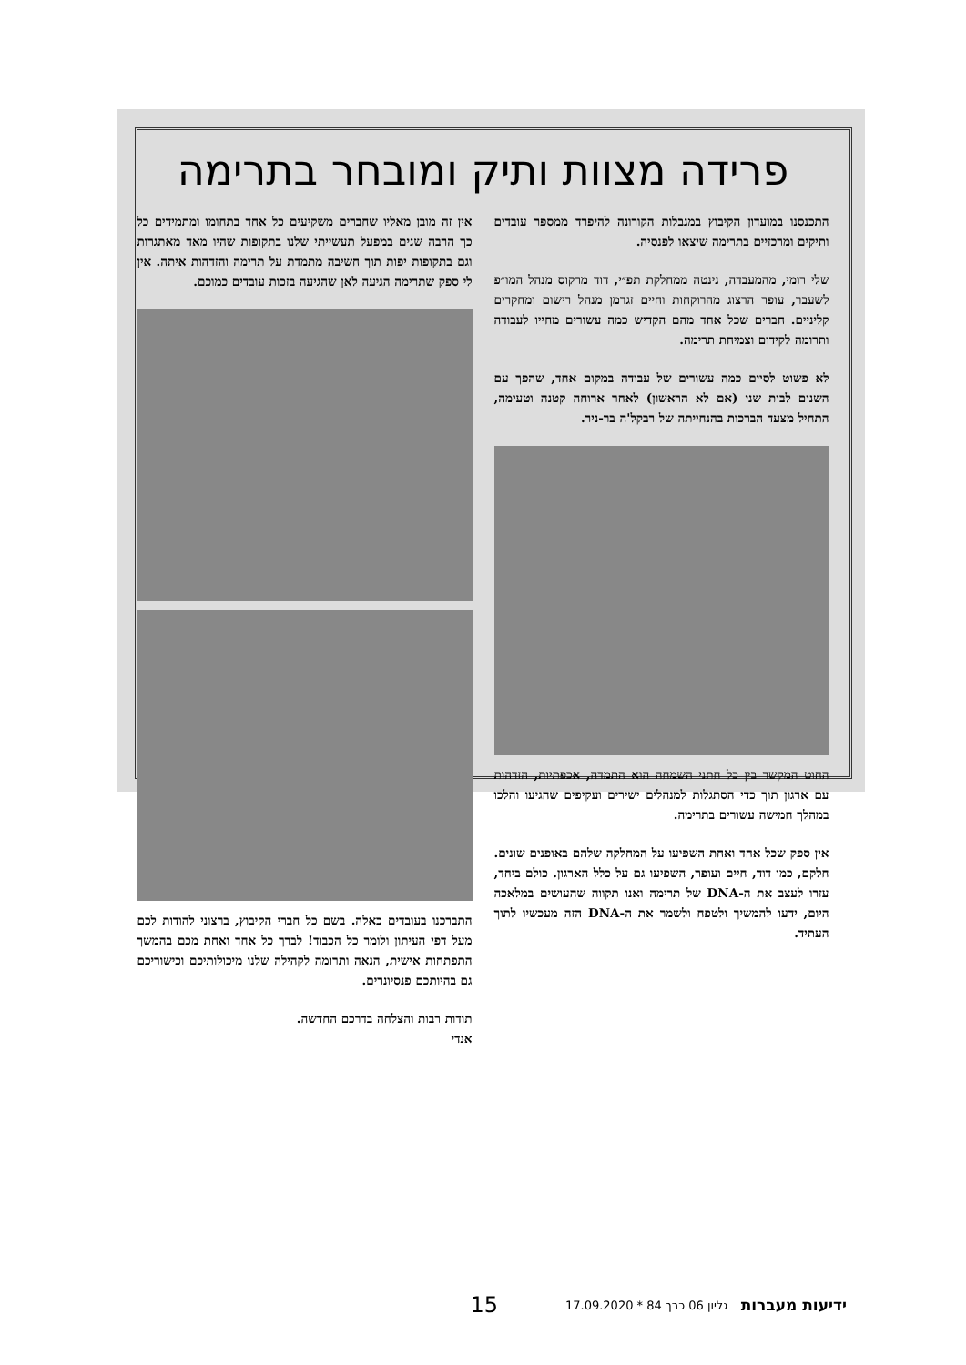פרידה מצוות ותיק ומובחר בתרימה
התכנסנו במועדון הקיבוץ במגבלות הקורונה להיפרד ממספר עובדים ותיקים ומרכזיים בתרימה שיצאו לפנסיה.
שלי רומי, מהמעבדה, נינטה ממחלקת תפ״י, דוד מרקוס מנהל המו״פ לשעבר, עופר הרצוג מהרוקחות וחיים זגרמן מנהל רישום ומחקרים קליניים. חברים שכל אחד מהם הקדיש כמה עשורים מחייו לעבודה ותרומה לקידום וצמיחת תרימה.
לא פשוט לסיים כמה עשורים של עבודה במקום אחד, שהפך עם השנים לבית שני (אם לא הראשון) לאחר ארוחה קטנה וטעימה, התחיל מצעד הברכות בהנחייתה של רבקל'ה בר-ניר.
החוט המקשר בין כל חתני השמחה הוא התמדה, אכפתיות, הזדהות עם ארגון תוך כדי הסתגלות למנהלים ישירים ועקיפים שהגיעו והלכו במהלך חמישה עשורים בתרימה.
אין ספק שכל אחד ואחת השפיעו על המחלקה שלהם באופנים שונים. חלקם, כמו דוד, חיים ועופר, השפיעו גם על כלל הארגון. כולם ביחד, עזרו לעצב את ה-DNA של תרימה ואנו תקווה שהעושים במלאכה היום, ידעו להמשיך ולטפח ולשמר את ה-DNA הזה מעכשיו לתוך העתיד.
אין זה מובן מאליו שחברים משקיעים כל אחד בתחומו ומתמידים כל כך הרבה שנים במפעל תעשייתי שלנו בתקופות שהיו מאד מאתגרות וגם בתקופות יפות תוך חשיבה מתמדת על תרימה והזדהות איתה. אין לי ספק שתרימה הגיעה לאן שהגיעה בזכות עובדים כמוכם.
התברכנו בעובדים כאלה. בשם כל חברי הקיבוץ, ברצוני להודות לכם מעל דפי העיתון ולומר כל הכבוד! לברך כל אחד ואחת מכם בהמשך התפתחות אישית, הנאה ותרומה לקהילה שלנו מיכולותיכם וכישוריכם גם בהיותכם פנסיונרים.
תודות רבות והצלחה בדרכם החדשה.
אנדי
ידיעות מעברות גליון 06 כרך 84 * 17.09.2020 15